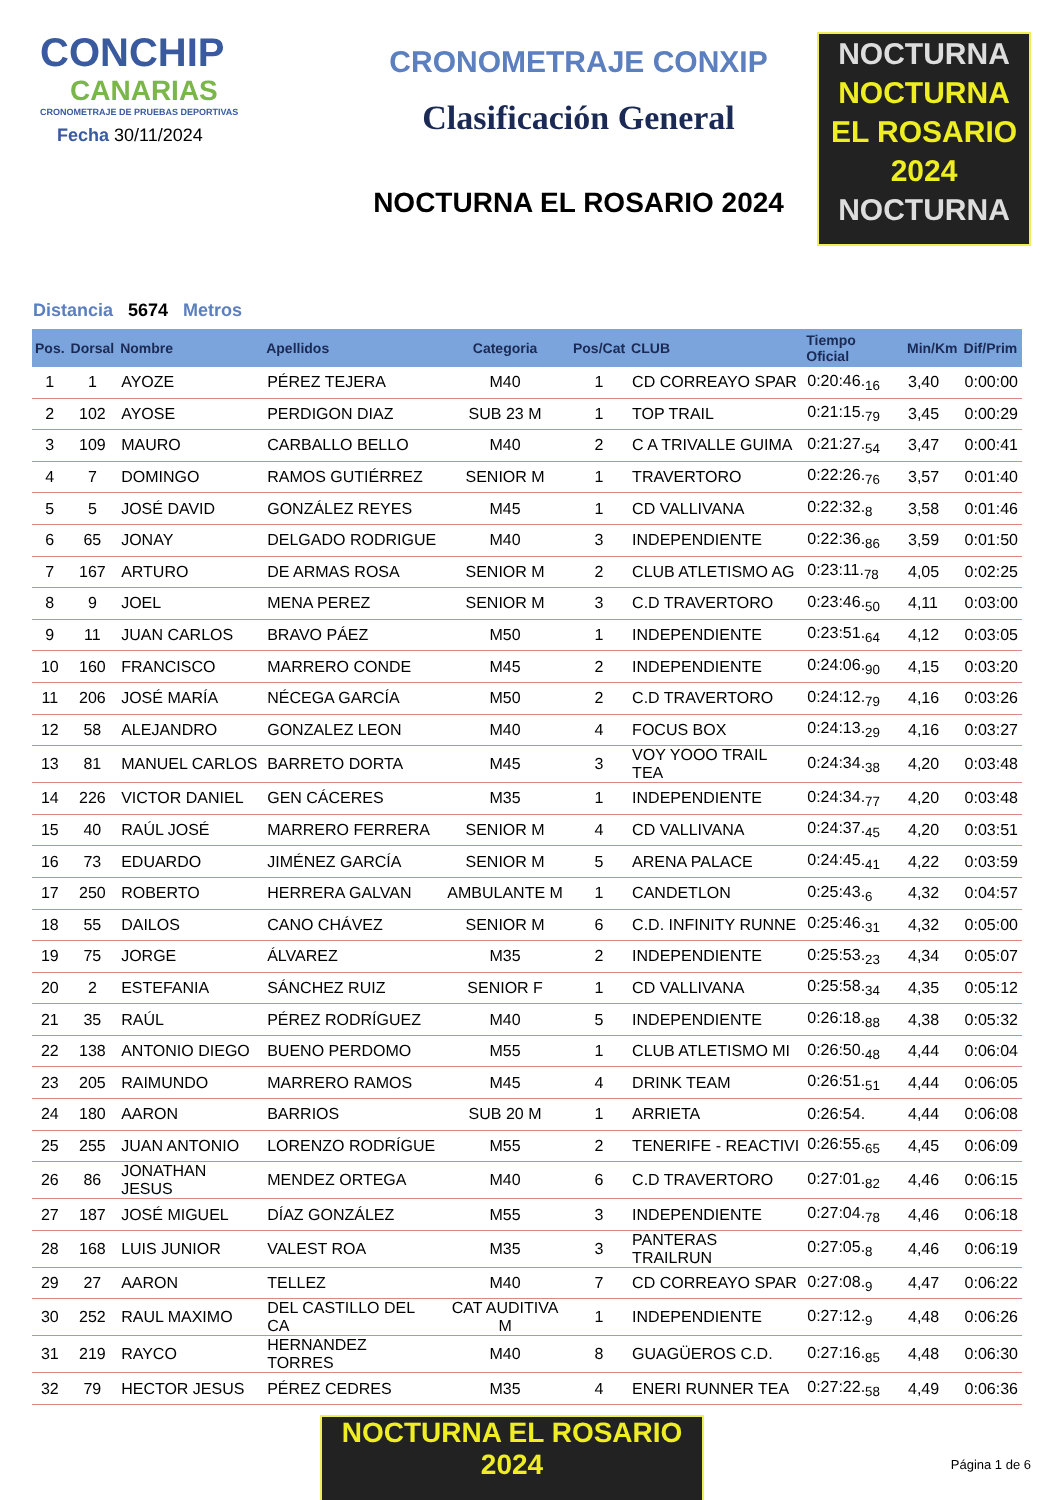CONCHIP
CANARIAS
CRONOMETRAJE DE PRUEBAS DEPORTIVAS
Fecha 30/11/2024
CRONOMETRAJE CONXIP
Clasificación General
NOCTURNA EL ROSARIO 2024
NOCTURNA
NOCTURNA EL ROSARIO 2024
NOCTURNA
Distancia 5674 Metros
| Pos. | Dorsal | Nombre | Apellidos | Categoria | Pos/Cat | CLUB | Tiempo Oficial | Min/Km | Dif/Prim |
| --- | --- | --- | --- | --- | --- | --- | --- | --- | --- |
| 1 | 1 | AYOZE | PÉREZ TEJERA | M40 | 1 | CD CORREAYO SPAR | 0:20:46.<sub>16</sub> | 3,40 | 0:00:00 |
| 2 | 102 | AYOSE | PERDIGON DIAZ | SUB 23 M | 1 | TOP TRAIL | 0:21:15.<sub>79</sub> | 3,45 | 0:00:29 |
| 3 | 109 | MAURO | CARBALLO BELLO | M40 | 2 | C A TRIVALLE GUIMA | 0:21:27.<sub>54</sub> | 3,47 | 0:00:41 |
| 4 | 7 | DOMINGO | RAMOS GUTIÉRREZ | SENIOR M | 1 | TRAVERTORO | 0:22:26.<sub>76</sub> | 3,57 | 0:01:40 |
| 5 | 5 | JOSÉ DAVID | GONZÁLEZ REYES | M45 | 1 | CD VALLIVANA | 0:22:32.<sub>8</sub> | 3,58 | 0:01:46 |
| 6 | 65 | JONAY | DELGADO RODRIGUE | M40 | 3 | INDEPENDIENTE | 0:22:36.<sub>86</sub> | 3,59 | 0:01:50 |
| 7 | 167 | ARTURO | DE ARMAS ROSA | SENIOR M | 2 | CLUB ATLETISMO AG | 0:23:11.<sub>78</sub> | 4,05 | 0:02:25 |
| 8 | 9 | JOEL | MENA PEREZ | SENIOR M | 3 | C.D TRAVERTORO | 0:23:46.<sub>50</sub> | 4,11 | 0:03:00 |
| 9 | 11 | JUAN CARLOS | BRAVO PÁEZ | M50 | 1 | INDEPENDIENTE | 0:23:51.<sub>64</sub> | 4,12 | 0:03:05 |
| 10 | 160 | FRANCISCO | MARRERO CONDE | M45 | 2 | INDEPENDIENTE | 0:24:06.<sub>90</sub> | 4,15 | 0:03:20 |
| 11 | 206 | JOSÉ MARÍA | NÉCEGA GARCÍA | M50 | 2 | C.D TRAVERTORO | 0:24:12.<sub>79</sub> | 4,16 | 0:03:26 |
| 12 | 58 | ALEJANDRO | GONZALEZ LEON | M40 | 4 | FOCUS BOX | 0:24:13.<sub>29</sub> | 4,16 | 0:03:27 |
| 13 | 81 | MANUEL CARLOS | BARRETO DORTA | M45 | 3 | VOY YOOO TRAIL TEA | 0:24:34.<sub>38</sub> | 4,20 | 0:03:48 |
| 14 | 226 | VICTOR DANIEL | GEN CÁCERES | M35 | 1 | INDEPENDIENTE | 0:24:34.<sub>77</sub> | 4,20 | 0:03:48 |
| 15 | 40 | RAÚL JOSÉ | MARRERO FERRERA | SENIOR M | 4 | CD VALLIVANA | 0:24:37.<sub>45</sub> | 4,20 | 0:03:51 |
| 16 | 73 | EDUARDO | JIMÉNEZ GARCÍA | SENIOR M | 5 | ARENA PALACE | 0:24:45.<sub>41</sub> | 4,22 | 0:03:59 |
| 17 | 250 | ROBERTO | HERRERA GALVAN | AMBULANTE M | 1 | CANDETLON | 0:25:43.<sub>6</sub> | 4,32 | 0:04:57 |
| 18 | 55 | DAILOS | CANO CHÁVEZ | SENIOR M | 6 | C.D. INFINITY RUNNE | 0:25:46.<sub>31</sub> | 4,32 | 0:05:00 |
| 19 | 75 | JORGE | ÁLVAREZ | M35 | 2 | INDEPENDIENTE | 0:25:53.<sub>23</sub> | 4,34 | 0:05:07 |
| 20 | 2 | ESTEFANIA | SÁNCHEZ RUIZ | SENIOR F | 1 | CD VALLIVANA | 0:25:58.<sub>34</sub> | 4,35 | 0:05:12 |
| 21 | 35 | RAÚL | PÉREZ RODRÍGUEZ | M40 | 5 | INDEPENDIENTE | 0:26:18.<sub>88</sub> | 4,38 | 0:05:32 |
| 22 | 138 | ANTONIO DIEGO | BUENO PERDOMO | M55 | 1 | CLUB ATLETISMO MI | 0:26:50.<sub>48</sub> | 4,44 | 0:06:04 |
| 23 | 205 | RAIMUNDO | MARRERO RAMOS | M45 | 4 | DRINK TEAM | 0:26:51.<sub>51</sub> | 4,44 | 0:06:05 |
| 24 | 180 | AARON | BARRIOS | SUB 20 M | 1 | ARRIETA | 0:26:54. | 4,44 | 0:06:08 |
| 25 | 255 | JUAN ANTONIO | LORENZO RODRÍGUE | M55 | 2 | TENERIFE - REACTIVI | 0:26:55.<sub>65</sub> | 4,45 | 0:06:09 |
| 26 | 86 | JONATHAN JESUS | MENDEZ ORTEGA | M40 | 6 | C.D TRAVERTORO | 0:27:01.<sub>82</sub> | 4,46 | 0:06:15 |
| 27 | 187 | JOSÉ MIGUEL | DÍAZ GONZÁLEZ | M55 | 3 | INDEPENDIENTE | 0:27:04.<sub>78</sub> | 4,46 | 0:06:18 |
| 28 | 168 | LUIS JUNIOR | VALEST ROA | M35 | 3 | PANTERAS TRAILRUN | 0:27:05.<sub>8</sub> | 4,46 | 0:06:19 |
| 29 | 27 | AARON | TELLEZ | M40 | 7 | CD CORREAYO SPAR | 0:27:08.<sub>9</sub> | 4,47 | 0:06:22 |
| 30 | 252 | RAUL MAXIMO | DEL CASTILLO DEL CA | CAT AUDITIVA M | 1 | INDEPENDIENTE | 0:27:12.<sub>9</sub> | 4,48 | 0:06:26 |
| 31 | 219 | RAYCO | HERNANDEZ TORRES | M40 | 8 | GUAGÜEROS C.D. | 0:27:16.<sub>85</sub> | 4,48 | 0:06:30 |
| 32 | 79 | HECTOR JESUS | PÉREZ CEDRES | M35 | 4 | ENERI RUNNER TEA | 0:27:22.<sub>58</sub> | 4,49 | 0:06:36 |
NOCTURNA EL ROSARIO 2024
Página 1 de 6